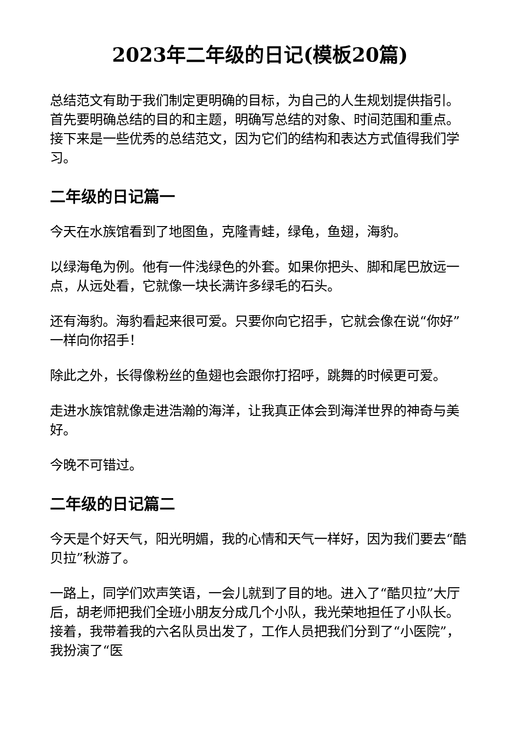2023年二年级的日记(模板20篇)
总结范文有助于我们制定更明确的目标，为自己的人生规划提供指引。首先要明确总结的目的和主题，明确写总结的对象、时间范围和重点。接下来是一些优秀的总结范文，因为它们的结构和表达方式值得我们学习。
二年级的日记篇一
今天在水族馆看到了地图鱼，克隆青蛙，绿龟，鱼翅，海豹。
以绿海龟为例。他有一件浅绿色的外套。如果你把头、脚和尾巴放远一点，从远处看，它就像一块长满许多绿毛的石头。
还有海豹。海豹看起来很可爱。只要你向它招手，它就会像在说“你好”一样向你招手！
除此之外，长得像粉丝的鱼翅也会跟你打招呼，跳舞的时候更可爱。
走进水族馆就像走进浩瀚的海洋，让我真正体会到海洋世界的神奇与美好。
今晚不可错过。
二年级的日记篇二
今天是个好天气，阳光明媚，我的心情和天气一样好，因为我们要去“酷贝拉”秋游了。
一路上，同学们欢声笑语，一会儿就到了目的地。进入了“酷贝拉”大厅后，胡老师把我们全班小朋友分成几个小队，我光荣地担任了小队长。接着，我带着我的六名队员出发了，工作人员把我们分到了“小医院”，我扮演了“医